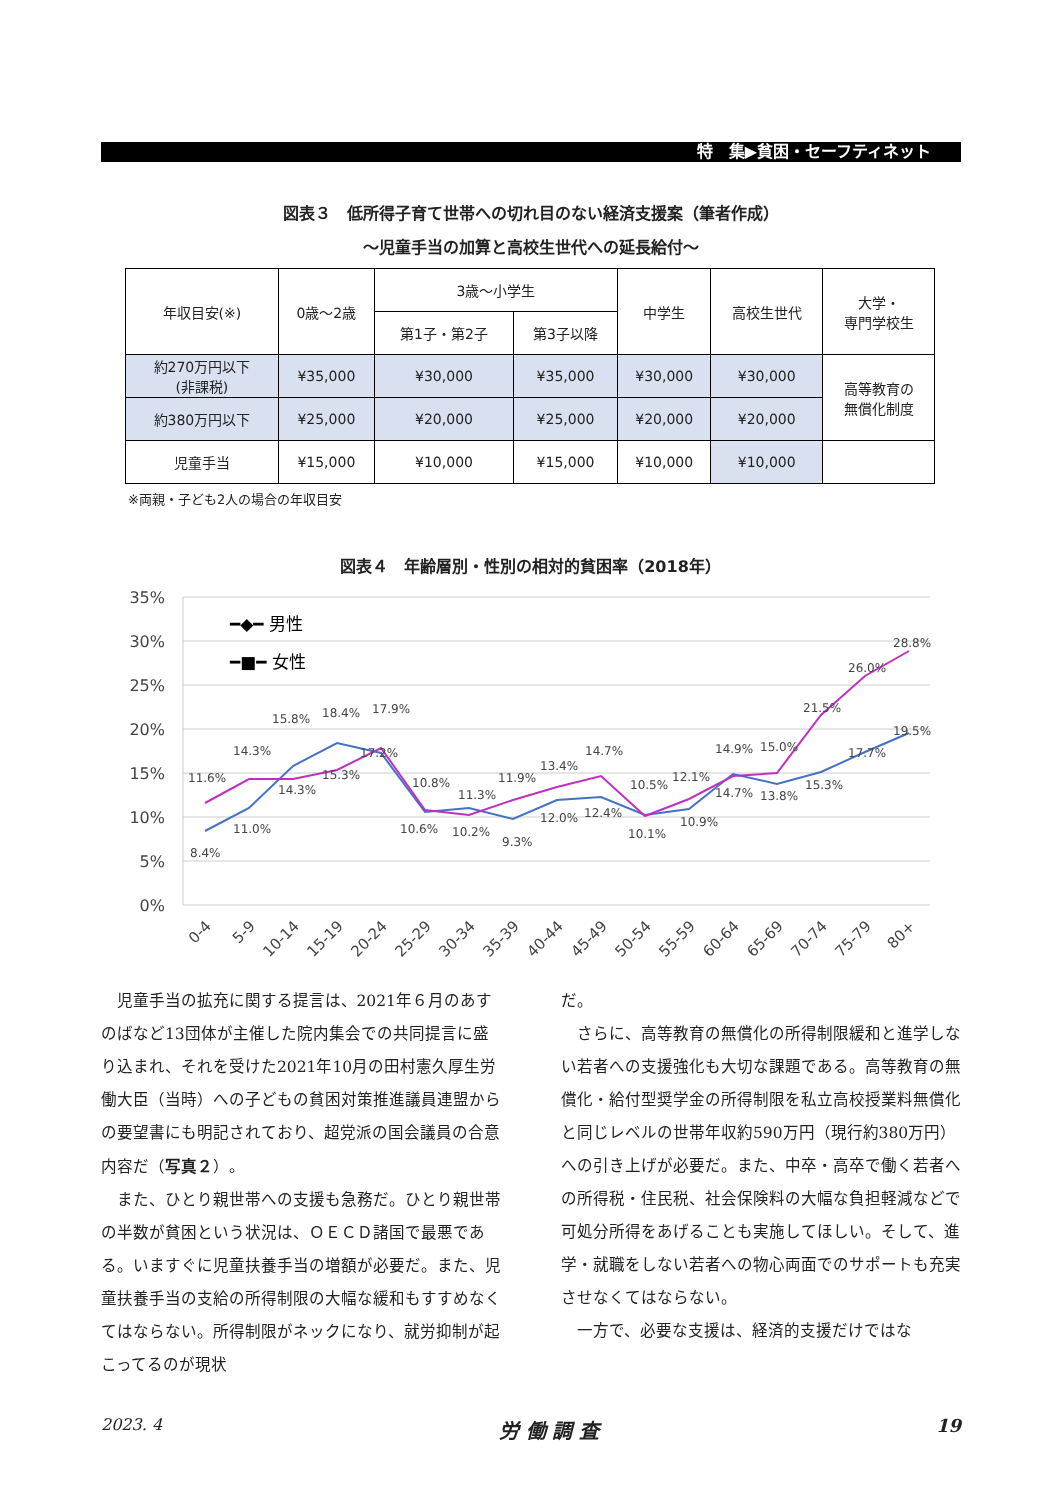特　集▶貧困・セーフティネット
図表３　低所得子育て世帯への切れ目のない経済支援案（筆者作成）
〜児童手当の加算と高校生世代への延長給付〜
| 年収目安(※) | 0歳〜2歳 | 3歳〜小学生 | | 中学生 | 高校生世代 | 大学・ 専門学校生 |
| | | 第1子・第2子 | 第3子以降 | | | |
| 約270万円以下 (非課税) | ¥35,000 | ¥30,000 | ¥35,000 | ¥30,000 | ¥30,000 | 高等教育の 無償化制度 |
| 約380万円以下 | ¥25,000 | ¥20,000 | ¥25,000 | ¥20,000 | ¥20,000 | |
| 児童手当 | ¥15,000 | ¥10,000 | ¥15,000 | ¥10,000 | ¥10,000 | |
※両親・子ども2人の場合の年収目安
図表４　年齢層別・性別の相対的貧困率（2018年）
35%
30%
25%
20%
15%
10%
5%
0%
━◆━ 男性
━■━ 女性
8.4%
11.0%
14.3%
15.3%
17.2%
10.6%
10.2%
9.3%
12.0%
12.4%
10.1%
10.9%
14.7%
13.8%
15.3%
17.7%
19.5%
11.6%
14.3%
15.8%
18.4%
17.9%
10.8%
11.3%
11.9%
13.4%
14.7%
10.5%
12.1%
14.9%
15.0%
21.5%
26.0%
28.8%
0-4
5-9
10-14
15-19
20-24
25-29
30-34
35-39
40-44
45-49
50-54
55-59
60-64
65-69
70-74
75-79
80+
児童手当の拡充に関する提言は、2021年６月のあすのばなど13団体が主催した院内集会での共同提言に盛り込まれ、それを受けた2021年10月の田村憲久厚生労働大臣（当時）への子どもの貧困対策推進議員連盟からの要望書にも明記されており、超党派の国会議員の合意内容だ（写真２）。
また、ひとり親世帯への支援も急務だ。ひとり親世帯の半数が貧困という状況は、ＯＥＣＤ諸国で最悪である。いますぐに児童扶養手当の増額が必要だ。また、児童扶養手当の支給の所得制限の大幅な緩和もすすめなくてはならない。所得制限がネックになり、就労抑制が起こってるのが現状
だ。
さらに、高等教育の無償化の所得制限緩和と進学しない若者への支援強化も大切な課題である。高等教育の無償化・給付型奨学金の所得制限を私立高校授業料無償化と同じレベルの世帯年収約590万円（現行約380万円）への引き上げが必要だ。また、中卒・高卒で働く若者への所得税・住民税、社会保険料の大幅な負担軽減などで可処分所得をあげることも実施してほしい。そして、進学・就職をしない若者への物心両面でのサポートも充実させなくてはならない。
一方で、必要な支援は、経済的支援だけではな
2023. 4 労 働 調 査 19